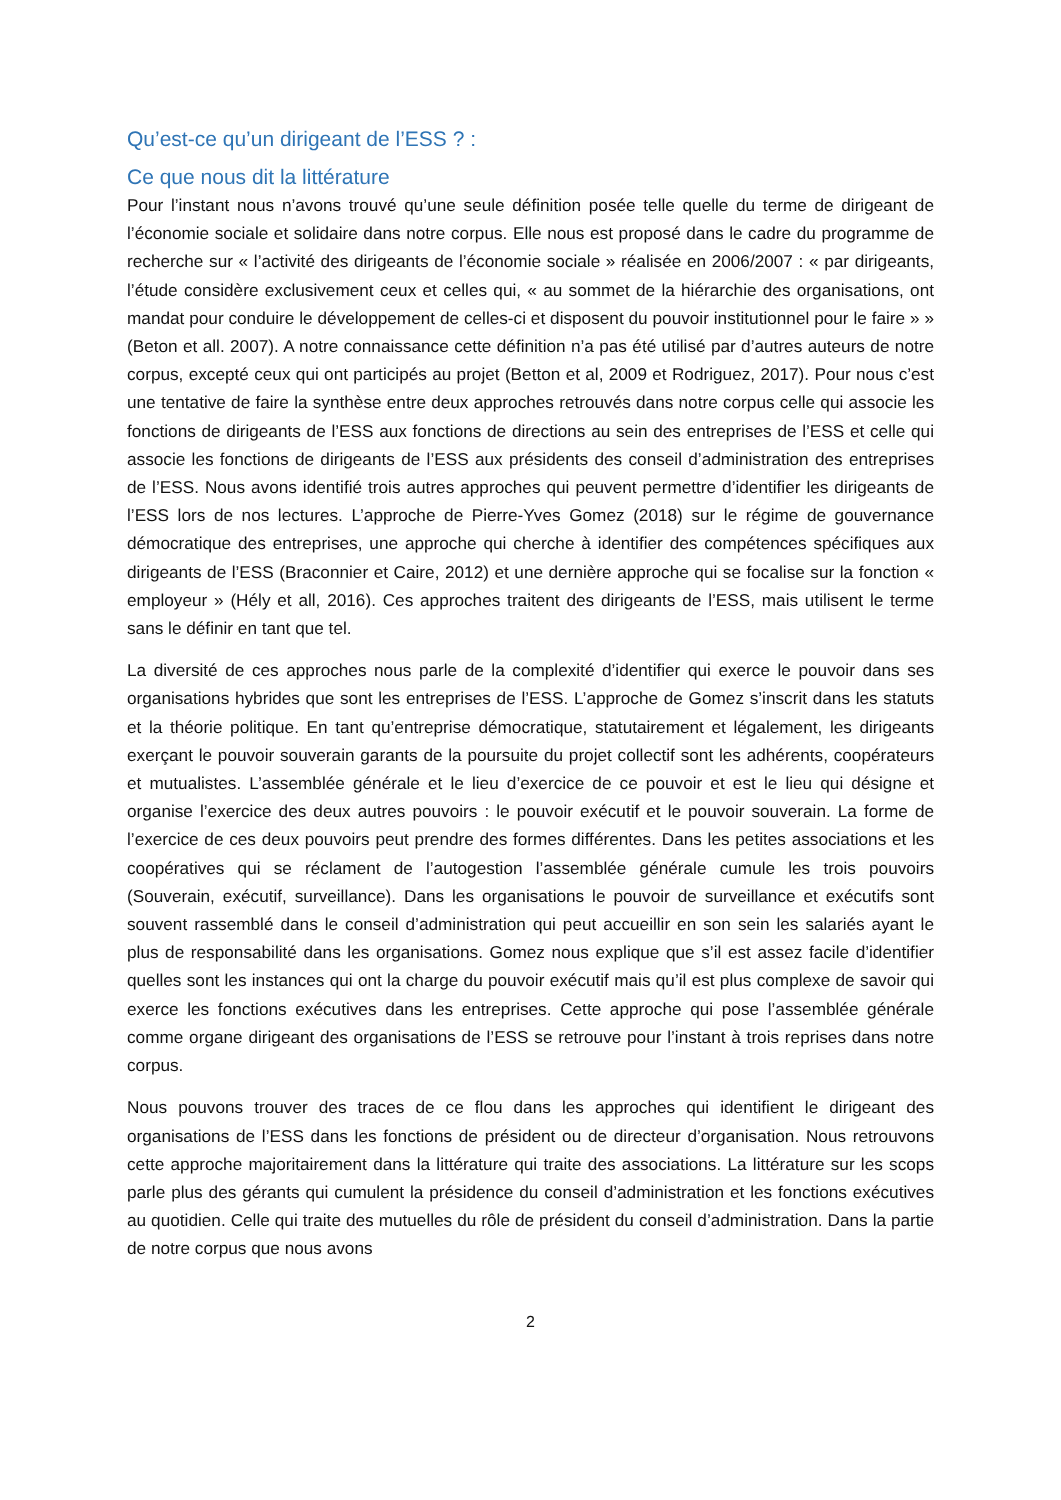Qu’est-ce qu’un dirigeant de l’ESS ? :
Ce que nous dit la littérature
Pour l’instant nous n’avons trouvé qu’une seule définition posée telle quelle du terme de dirigeant de l’économie sociale et solidaire dans notre corpus. Elle nous est proposé dans le cadre du programme de recherche sur « l’activité des dirigeants de l’économie sociale » réalisée en 2006/2007 : « par dirigeants, l’étude considère exclusivement ceux et celles qui, « au sommet de la hiérarchie des organisations, ont mandat pour conduire le développement de celles-ci et disposent du pouvoir institutionnel pour le faire » » (Beton et all. 2007). A notre connaissance cette définition n’a pas été utilisé par d’autres auteurs de notre corpus, excepté ceux qui ont participés au projet (Betton et al, 2009 et Rodriguez, 2017). Pour nous c’est une tentative de faire la synthèse entre deux approches retrouvés dans notre corpus celle qui associe les fonctions de dirigeants de l’ESS aux fonctions de directions au sein des entreprises de l’ESS et celle qui associe les fonctions de dirigeants de l’ESS aux présidents des conseil d’administration des entreprises de l’ESS. Nous avons identifié trois autres approches qui peuvent permettre d’identifier les dirigeants de l’ESS lors de nos lectures. L’approche de Pierre-Yves Gomez (2018) sur le régime de gouvernance démocratique des entreprises, une approche qui cherche à identifier des compétences spécifiques aux dirigeants de l’ESS (Braconnier et Caire, 2012) et une dernière approche qui se focalise sur la fonction « employeur » (Hély et all, 2016). Ces approches traitent des dirigeants de l’ESS, mais utilisent le terme sans le définir en tant que tel.
La diversité de ces approches nous parle de la complexité d’identifier qui exerce le pouvoir dans ses organisations hybrides que sont les entreprises de l’ESS. L’approche de Gomez s’inscrit dans les statuts et la théorie politique. En tant qu’entreprise démocratique, statutairement et légalement, les dirigeants exerçant le pouvoir souverain garants de la poursuite du projet collectif sont les adhérents, coopérateurs et mutualistes. L’assemblée générale et le lieu d’exercice de ce pouvoir et est le lieu qui désigne et organise l’exercice des deux autres pouvoirs : le pouvoir exécutif et le pouvoir souverain. La forme de l’exercice de ces deux pouvoirs peut prendre des formes différentes. Dans les petites associations et les coopératives qui se réclament de l’autogestion l’assemblée générale cumule les trois pouvoirs (Souverain, exécutif, surveillance). Dans les organisations le pouvoir de surveillance et exécutifs sont souvent rassemblé dans le conseil d’administration qui peut accueillir en son sein les salariés ayant le plus de responsabilité dans les organisations. Gomez nous explique que s’il est assez facile d’identifier quelles sont les instances qui ont la charge du pouvoir exécutif mais qu’il est plus complexe de savoir qui exerce les fonctions exécutives dans les entreprises. Cette approche qui pose l’assemblée générale comme organe dirigeant des organisations de l’ESS se retrouve pour l’instant à trois reprises dans notre corpus.
Nous pouvons trouver des traces de ce flou dans les approches qui identifient le dirigeant des organisations de l’ESS dans les fonctions de président ou de directeur d’organisation. Nous retrouvons cette approche majoritairement dans la littérature qui traite des associations. La littérature sur les scops parle plus des gérants qui cumulent la présidence du conseil d’administration et les fonctions exécutives au quotidien. Celle qui traite des mutuelles du rôle de président du conseil d’administration. Dans la partie de notre corpus que nous avons
2